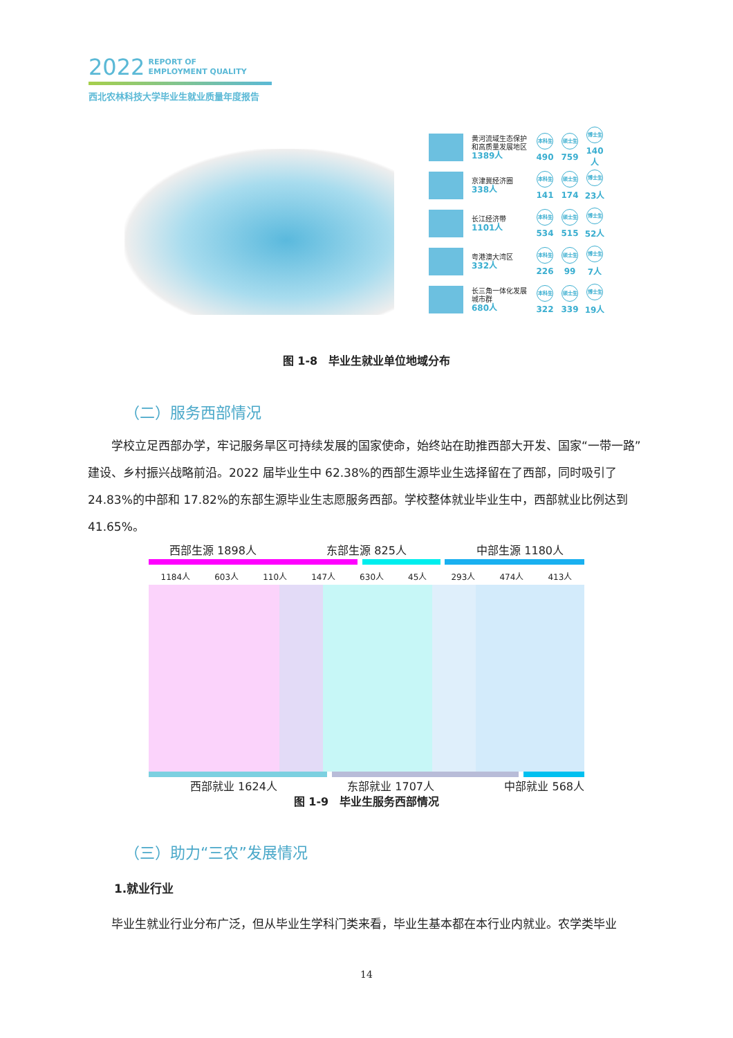2022 REPORT OF
EMPLOYMENT QUALITY
西北农林科技大学毕业生就业质量年度报告
黄河流域生态保护和高质量发展地区
1389人
本科生
490
硕士生
759
博士生
140人
京津冀经济圈
338人
本科生
141
硕士生
174
博士生
23人
长江经济带
1101人
本科生
534
硕士生
515
博士生
52人
粤港澳大湾区
332人
本科生
226
硕士生
99
博士生
7人
长三角一体化发展城市群
680人
本科生
322
硕士生
339
博士生
19人
图 1-8　毕业生就业单位地域分布
（二）服务西部情况
学校立足西部办学，牢记服务旱区可持续发展的国家使命，始终站在助推西部大开发、国家“一带一路”建设、乡村振兴战略前沿。2022 届毕业生中 62.38%的西部生源毕业生选择留在了西部，同时吸引了 24.83%的中部和 17.82%的东部生源毕业生志愿服务西部。学校整体就业毕业生中，西部就业比例达到 41.65%。
西部生源 1898人 东部生源 825人 中部生源 1180人
1184人 603人 110人 147人 630人 45人 293人 474人 413人
西部就业 1624人 东部就业 1707人 中部就业 568人
图 1-9　毕业生服务西部情况
（三）助力“三农”发展情况
1.就业行业
毕业生就业行业分布广泛，但从毕业生学科门类来看，毕业生基本都在本行业内就业。农学类毕业
14